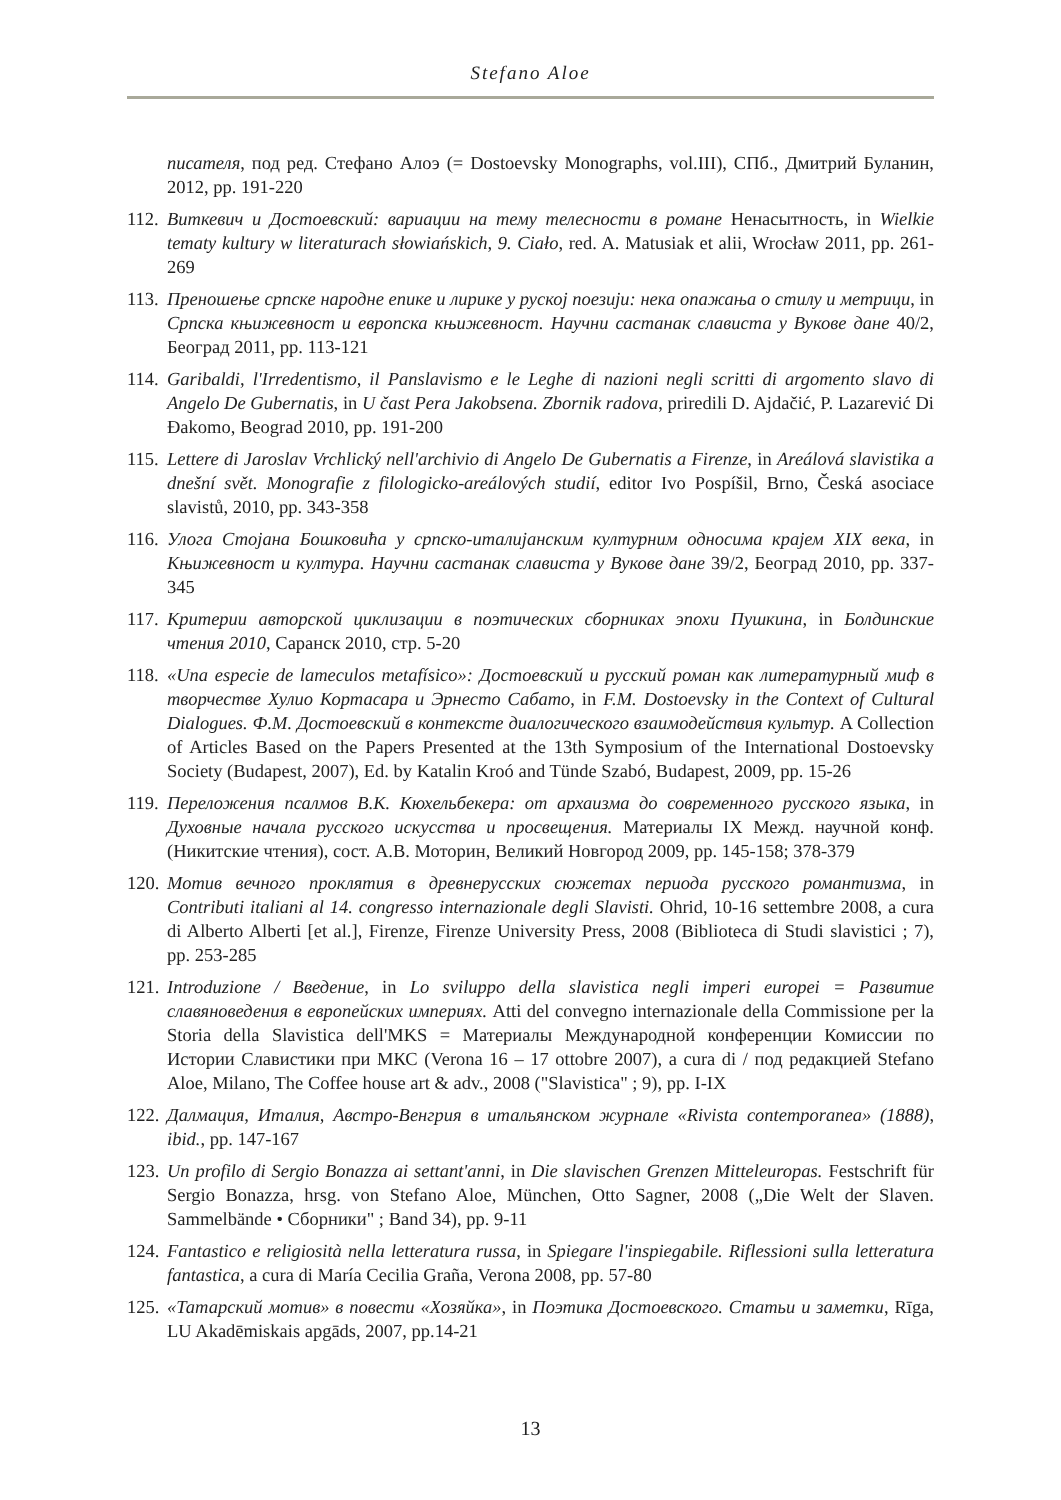Stefano Aloe
писателя, под ред. Стефано Алоэ (= Dostoevsky Monographs, vol.III), СПб., Дмитрий Буланин, 2012, pp. 191-220
112. Виткевич и Достоевский: вариации на тему телесности в романе Ненасытность, in Wielkie tematy kultury w literaturach słowiańskich, 9. Ciało, red. A. Matusiak et alii, Wrocław 2011, pp. 261-269
113. Преношење српске народне епике и лирике у руској поезији: нека опажања о стилу и метрици, in Српска књижевност и европска књижевност. Научни састанак слависта у Вукове дане 40/2, Београд 2011, pp. 113-121
114. Garibaldi, l'Irredentismo, il Panslavismo e le Leghe di nazioni negli scritti di argomento slavo di Angelo De Gubernatis, in U čast Pera Jakobsena. Zbornik radova, priredili D. Ajdačić, P. Lazarević Di Đakomo, Beograd 2010, pp. 191-200
115. Lettere di Jaroslav Vrchlický nell'archivio di Angelo De Gubernatis a Firenze, in Areálová slavistika a dnešní svět. Monografie z filologicko-areálových studií, editor Ivo Pospíšil, Brno, Česká asociace slavistů, 2010, pp. 343-358
116. Улога Стојана Бошковића у српско-италијанским културним односима крајем XIX века, in Књижевност и култура. Научни састанак слависта у Вукове дане 39/2, Београд 2010, pp. 337-345
117. Критерии авторской циклизации в поэтических сборниках эпохи Пушкина, in Болдинские чтения 2010, Саранск 2010, стр. 5-20
118. «Una especie de lameculos metafísico»: Достоевский и русский роман как литературный миф в творчестве Хулио Кортасара и Эрнесто Сабато, in F.M. Dostoevsky in the Context of Cultural Dialogues. Ф.М. Достоевский в контексте диалогического взаимодействия культур. A Collection of Articles Based on the Papers Presented at the 13th Symposium of the International Dostoevsky Society (Budapest, 2007), Ed. by Katalin Kroó and Tünde Szabó, Budapest, 2009, pp. 15-26
119. Переложения псалмов В.К. Кюхельбекера: от архаизма до современного русского языка, in Духовные начала русского искусства и просвещения. Материалы IX Межд. научной конф. (Никитские чтения), сост. А.В. Моторин, Великий Новгород 2009, pp. 145-158; 378-379
120. Мотив вечного проклятия в древнерусских сюжетах периода русского романтизма, in Contributi italiani al 14. congresso internazionale degli Slavisti. Ohrid, 10-16 settembre 2008, a cura di Alberto Alberti [et al.], Firenze, Firenze University Press, 2008 (Biblioteca di Studi slavistici ; 7), pp. 253-285
121. Introduzione / Введение, in Lo sviluppo della slavistica negli imperi europei = Развитие славяноведения в европейских империях. Atti del convegno internazionale della Commissione per la Storia della Slavistica dell'MKS = Материалы Международной конференции Комиссии по Истории Славистики при МКС (Verona 16 – 17 ottobre 2007), a cura di / под редакцией Stefano Aloe, Milano, The Coffee house art & adv., 2008 ("Slavistica" ; 9), pp. I-IX
122. Далмация, Италия, Австро-Венгрия в итальянском журнале «Rivista contemporanea» (1888), ibid., pp. 147-167
123. Un profilo di Sergio Bonazza ai settant'anni, in Die slavischen Grenzen Mitteleuropas. Festschrift für Sergio Bonazza, hrsg. von Stefano Aloe, München, Otto Sagner, 2008 („Die Welt der Slaven. Sammelbände • Сборники" ; Band 34), pp. 9-11
124. Fantastico e religiosità nella letteratura russa, in Spiegare l'inspiegabile. Riflessioni sulla letteratura fantastica, a cura di María Cecilia Graña, Verona 2008, pp. 57-80
125. «Татарский мотив» в повести «Хозяйка», in Поэтика Достоевского. Статьи и заметки, Rīga, LU Akadēmiskais apgāds, 2007, pp.14-21
13